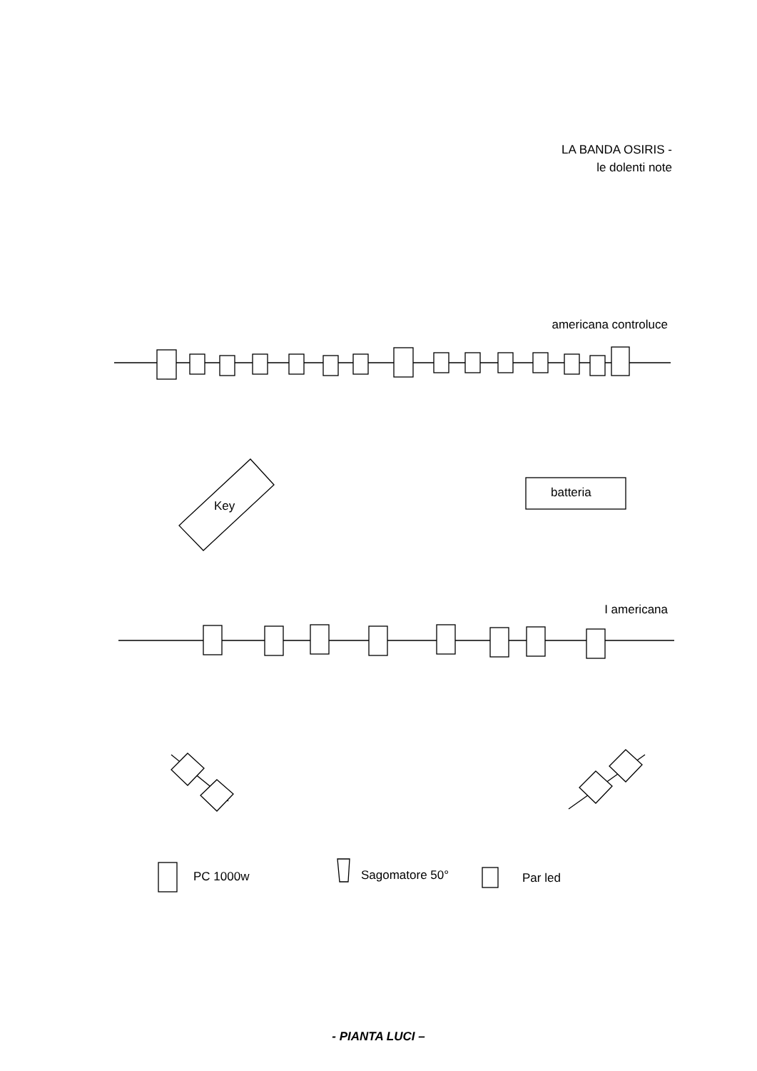LA BANDA OSIRIS -
le dolenti note
americana controluce
Key
batteria
I americana
PC 1000w Sagomatore 50° Par led
- PIANTA LUCI –